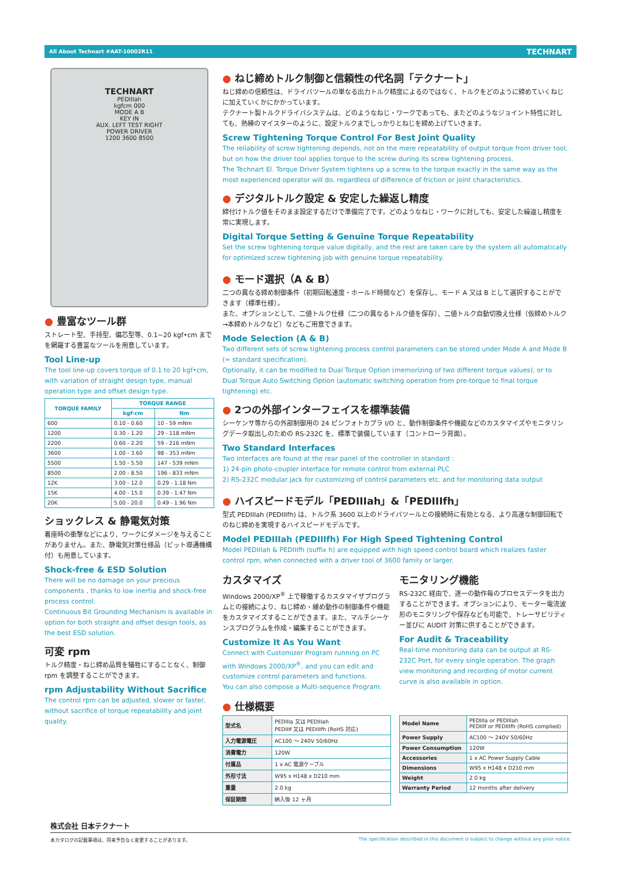All About Technart #AAT-10002R11 TECHNART
TECHNART
PEDIIIah
kgfcm 000
MODE A B
KEY IN
AUX. LEFT TEST RIGHT
POWER DRIVER
1200 3600 8500
● 豊富なツール群
ストレート型、手持型、偏芯型等、0.1~20 kgf•cm までを網羅する豊富なツールを用意しています。
Tool Line-up
The tool line-up covers torque of 0.1 to 20 kgf•cm, with variation of straight design type, manual operation type and offset design type.
| TORQUE FAMILY | TORQUE RANGE | |
| --- | --- | --- |
| | kgf·cm | Nm |
| 600 | 0.10 - 0.60 | 10 - 59 mNm |
| 1200 | 0.30 - 1.20 | 29 - 118 mNm |
| 2200 | 0.60 - 2.20 | 59 - 216 mNm |
| 3600 | 1.00 - 3.60 | 98 - 353 mNm |
| 5500 | 1.50 - 5.50 | 147 - 539 mNm |
| 8500 | 2.00 - 8.50 | 196 - 833 mNm |
| 12K | 3.00 - 12.0 | 0.29 - 1.18 Nm |
| 15K | 4.00 - 15.0 | 0.39 - 1.47 Nm |
| 20K | 5.00 - 20.0 | 0.49 - 1.96 Nm |
ショックレス & 静電気対策
着座時の衝撃などにより、ワークにダメージを与えることがありません。また、静電気対策仕様品（ビット導通機構付）も用意しています。
Shock-free & ESD Solution
There will be no damage on your precious components , thanks to low inertia and shock-free process control.
Continuous Bit Grounding Mechanism is available in option for both straight and offset design tools, as the best ESD solution.
可変 rpm
トルク精度・ねじ締め品質を犠牲にすることなく、制御 rpm を調整することができます。
rpm Adjustability Without Sacrifice
The control rpm can be adjusted, slower or faster, without sacrifice of torque repeatability and joint quality.
● ねじ締めトルク制御と信頼性の代名詞「テクナート」
ねじ締めの信頼性は、ドライバツールの単なる出力トルク精度によるのではなく、トルクをどのように締めていくねじに加えていくかにかかっています。
テクナート製トルクドライバシステムは、どのようなねじ・ワークであっても、またどのようなジョイント特性に対しても、熟練のマイスターのように、設定トルクまでしっかりとねじを締め上げていきます。
Screw Tightening Torque Control For Best Joint Quality
The reliability of screw tightening depends, not on the mere repeatability of output torque from driver tool, but on how the driver tool applies torque to the screw during its screw tightening process.
The Technart El. Torque Driver System tightens up a screw to the torque exactly in the same way as the most experienced operator will do, regardless of difference of friction or joint characteristics.
● デジタルトルク設定 & 安定した繰返し精度
締付けトルク値をそのまま設定するだけで準備完了です。どのようなねじ・ワークに対しても、安定した繰返し精度を常に実現します。
Digital Torque Setting & Genuine Torque Repeatability
Set the screw tightening torque value digitally, and the rest are taken care by the system all automatically for optimized screw tightening job with genuine torque repeatability.
● モード選択（A & B）
二つの異なる締め制御条件（初期回転速度・ホールド時間など）を保存し、モード A 又は B として選択することができます（標準仕様）。
また、オプションとして、二値トルク仕様（二つの異なるトルク値を保存）、二値トルク自動切換え仕様（仮締めトルク→本締めトルクなど）などもご用意できます。
Mode Selection (A & B)
Two different sets of screw tightening process control parameters can be stored under Mode A and Mode B (= standard specification).
Optionally, it can be modified to Dual Torque Option (memorizing of two different torque values), or to Dual Torque Auto Switching Option (automatic switching operation from pre-torque to final torque tightening) etc.
● 2つの外部インターフェイスを標準装備
シーケンサ等からの外部制御用の 24 ピンフォトカプラ I/O と、動作制御条件や機能などのカスタマイズやモニタリングデータ取出しのための RS-232C を、標準で装備しています（コントローラ背面）。
Two Standard Interfaces
Two interfaces are found at the rear panel of the controller in standard :
1) 24-pin photo-coupler interface for remote control from external PLC
2) RS-232C modular jack for customizing of control parameters etc. and for monitoring data output
● ハイスピードモデル「PEDIIIah」&「PEDIIIfh」
型式 PEDIIIah (PEDIIIfh) は、トルク系 3600 以上のドライバツールとの接続時に有効となる、より高速な制御回転でのねじ締めを実現するハイスピードモデルです。
Model PEDIIIah (PEDIIIfh) For High Speed Tightening Control
Model PEDIIIah & PEDIIIfh (suffix h) are equipped with high speed control board which realizes faster control rpm, when connected with a driver tool of 3600 family or larger.
カスタマイズ
Windows 2000/XP<sup>®</sup> 上で稼働するカスタマイザプログラムとの接続により、ねじ締め・緩め動作の制御条件や機能をカスタマイズすることができます。また、マルチシーケンスプログラムを作成・編集することができます。
Customize It As You Want
Connect with Customizer Program running on PC with Windows 2000/XP<sup>®</sup>, and you can edit and customize control parameters and functions.
You can also compose a Multi-sequence Program.
モニタリング機能
RS-232C 経由で、逐一の動作毎のプロセスデータを出力することができます。オプションにより、モーター電流波形のモニタリングや保存なども可能で、トレーサビリティー並びに AUDIT 対策に供することができます。
For Audit & Traceability
Real-time monitoring data can be output at RS-232C Port, for every single operation. The graph view monitoring and recording of motor current curve is also available in option.
● 仕様概要
| 型式名 | PEDIIIa 又は PEDIIIah PEDIIIf 又は PEDIIIfh (RoHS 対応) |
| 入力電源電圧 | AC100 〜 240V 50/60Hz |
| 消費電力 | 120W |
| 付属品 | 1 x AC 電源ケーブル |
| 外形寸法 | W95 x H148 x D210 mm |
| 重量 | 2.0 kg |
| 保証期間 | 納入後 12 ヶ月 |
| Model Name | PEDIIIa or PEDIIIah PEDIIIf or PEDIIIfh (RoHS complied) |
| Power Supply | AC100 〜 240V 50/60Hz |
| Power Consumption | 120W |
| Accessories | 1 x AC Power Supply Cable |
| Dimensions | W95 x H148 x D210 mm |
| Weight | 2.0 kg |
| Warranty Period | 12 months after delivery |
株式会社 日本テクナート
本カタログの記載事項は、将来予告なく変更することがあります。 The specification described in this document is subject to change without any prior notice.